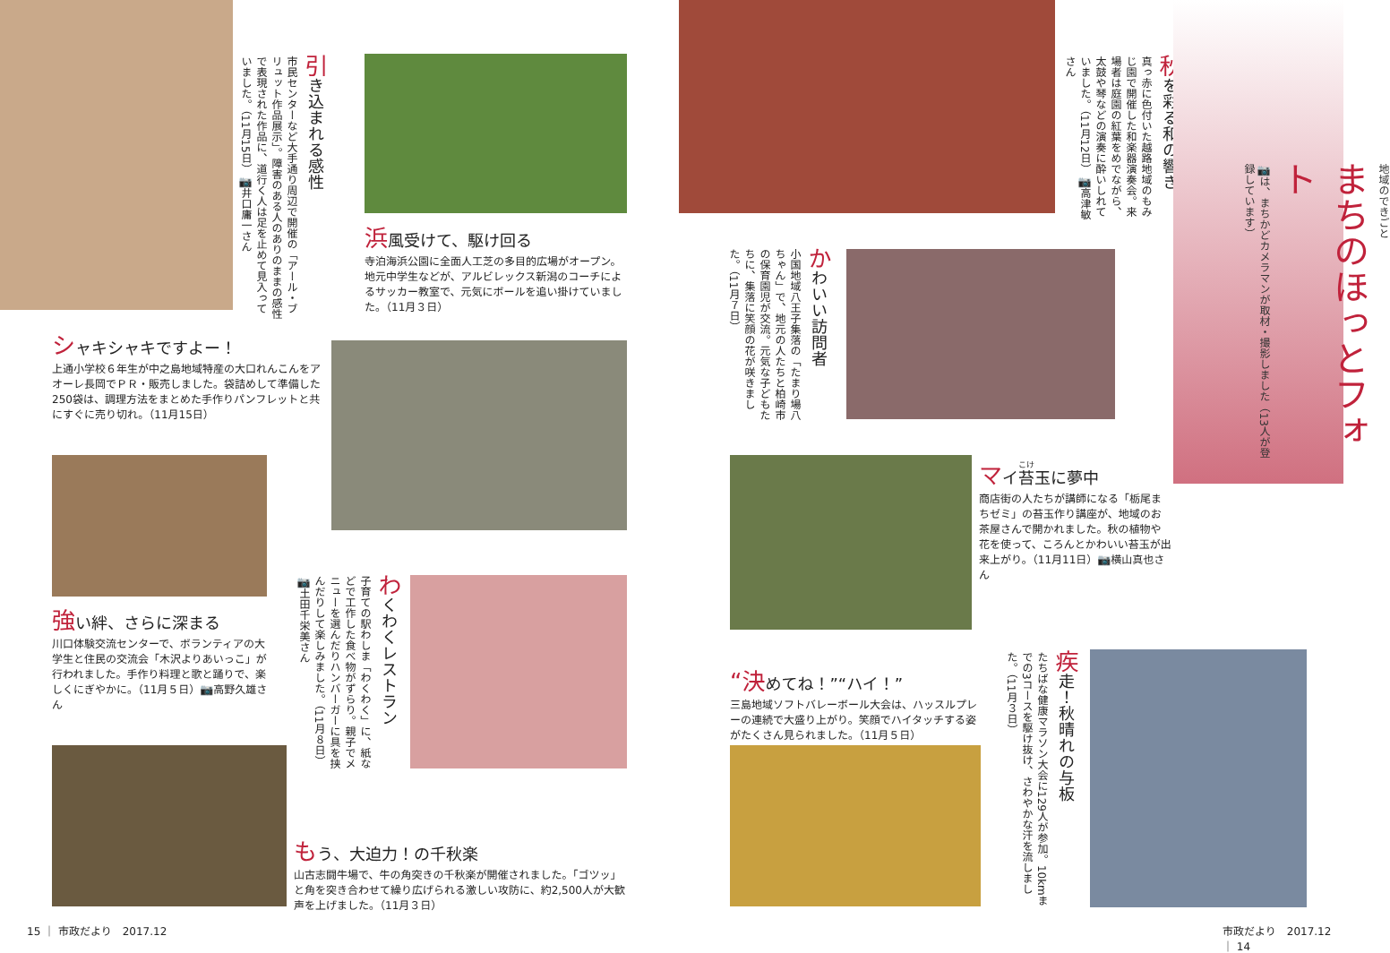引き込まれる感性
市民センターなど大手通り周辺で開催の「アール・ブリュット作品展示」。障害のある人のありのままの感性で表現された作品に、道行く人は足を止めて見入っていました。（11月15日）📷井口庸一さん
浜風受けて、駆け回る
寺泊海浜公園に全面人工芝の多目的広場がオープン。地元中学生などが、アルビレックス新潟のコーチによるサッカー教室で、元気にボールを追い掛けていました。（11月３日）
シャキシャキですよー！
上通小学校６年生が中之島地域特産の大口れんこんをアオーレ長岡でＰＲ・販売しました。袋詰めして準備した250袋は、調理方法をまとめた手作りパンフレットと共にすぐに売り切れ。（11月15日）
強い絆、さらに深まる
川口体験交流センターで、ボランティアの大学生と住民の交流会「木沢よりあいっこ」が行われました。手作り料理と歌と踊りで、楽しくにぎやかに。（11月５日）📷高野久雄さん
わくわくレストラン
子育ての駅わしま「わくわく」に、紙などで工作した食べ物がずらり。親子でメニューを選んだりハンバーガーに具を挟んだりして楽しみました。（11月８日）📷土田千栄美さん
もう、大迫力！の千秋楽
山古志闘牛場で、牛の角突きの千秋楽が開催されました。「ゴツッ」と角を突き合わせて繰り広げられる激しい攻防に、約2,500人が大歓声を上げました。（11月３日）
15 ｜ 市政だより　2017.12
秋を彩る和の響き
真っ赤に色付いた越路地域のもみじ園で開催した和楽器演奏会。来場者は庭園の紅葉をめでながら、太鼓や琴などの演奏に酔いしれていました。（11月12日）📷高津敏さん
地域のできごと
まちのほっとフォト
📷は、まちかどカメラマンが取材・撮影しました（13人が登録しています）
かわいい訪問者
小国地域八王子集落の「たまり場八ちゃん」で、地元の人たちと柏崎市の保育園児が交流。元気な子どもたちに、集落に笑顔の花が咲きました。（11月７日）
マイ苔玉に夢中
商店街の人たちが講師になる「栃尾まちゼミ」の苔玉作り講座が、地域のお茶屋さんで開かれました。秋の植物や花を使って、ころんとかわいい苔玉が出来上がり。（11月11日）📷横山真也さん
“決めてね！”“ハイ！”
三島地域ソフトバレーボール大会は、ハッスルプレーの連続で大盛り上がり。笑顔でハイタッチする姿がたくさん見られました。（11月５日）
疾走！秋晴れの与板
たちばな健康マラソン大会に129人が参加。10kmまでの3コースを駆け抜け、さわやかな汗を流しました。（11月３日）
市政だより　2017.12 ｜ 14